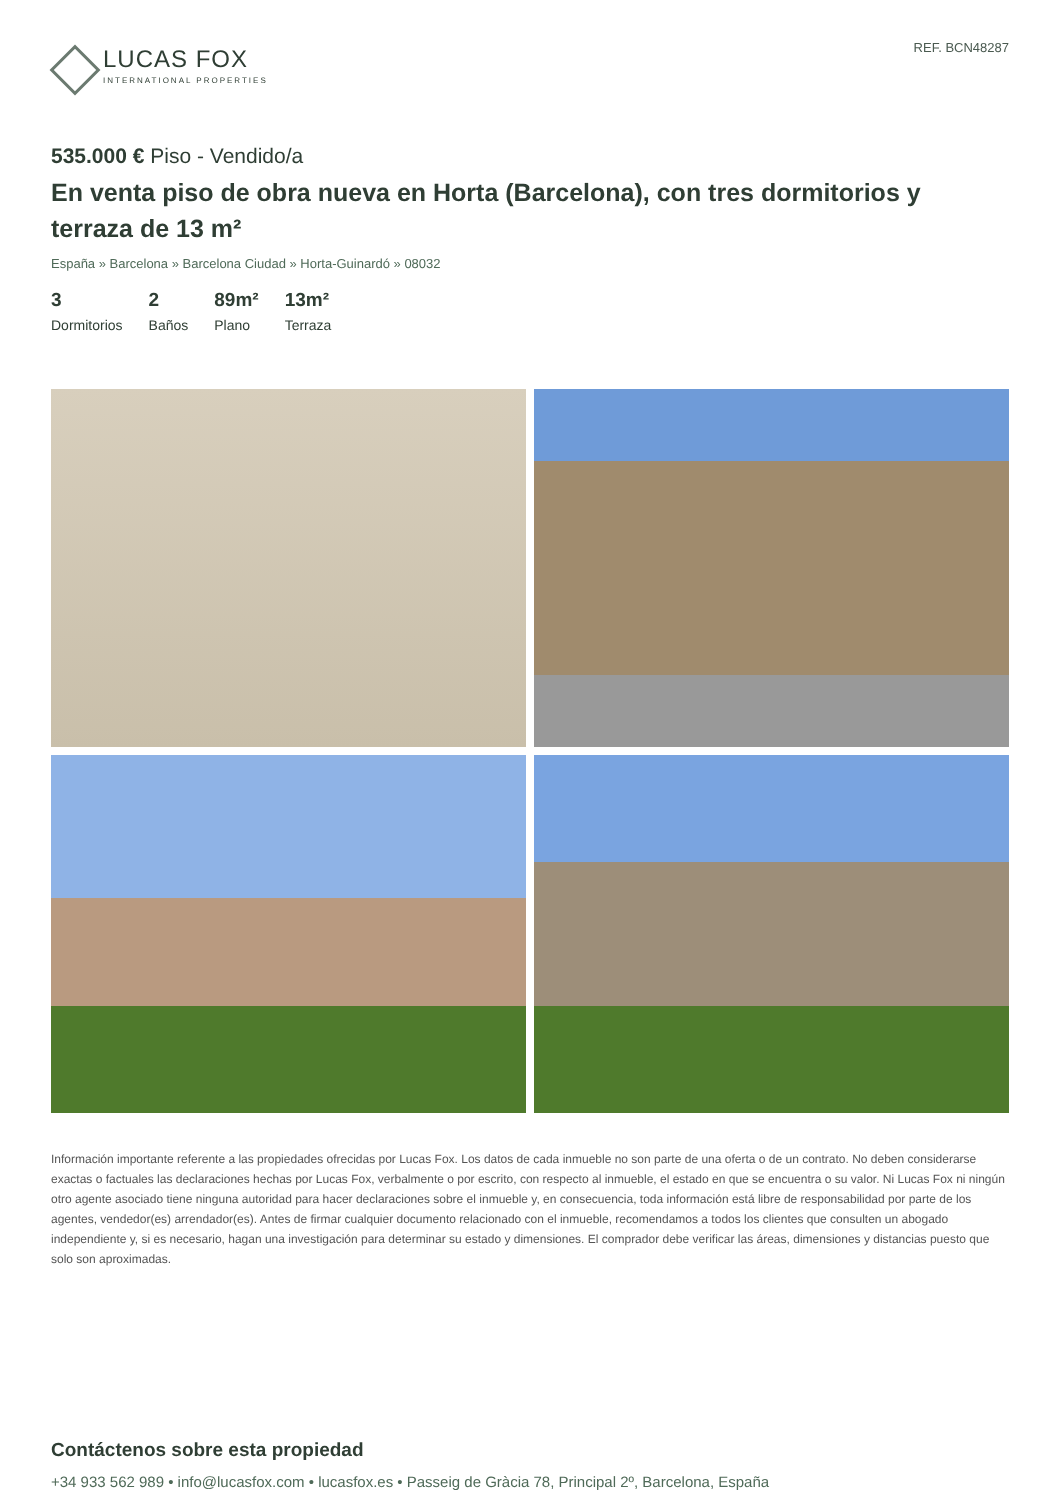LUCAS FOX
INTERNATIONAL PROPERTIES
REF. BCN48287
535.000 € Piso - Vendido/a
En venta piso de obra nueva en Horta (Barcelona), con tres dormitorios y terraza de 13 m²
España » Barcelona » Barcelona Ciudad » Horta-Guinardó » 08032
3
Dormitorios
2
Baños
89m²
Plano
13m²
Terraza
Información importante referente a las propiedades ofrecidas por Lucas Fox. Los datos de cada inmueble no son parte de una oferta o de un contrato. No deben considerarse exactas o factuales las declaraciones hechas por Lucas Fox, verbalmente o por escrito, con respecto al inmueble, el estado en que se encuentra o su valor. Ni Lucas Fox ni ningún otro agente asociado tiene ninguna autoridad para hacer declaraciones sobre el inmueble y, en consecuencia, toda información está libre de responsabilidad por parte de los agentes, vendedor(es) arrendador(es). Antes de firmar cualquier documento relacionado con el inmueble, recomendamos a todos los clientes que consulten un abogado independiente y, si es necesario, hagan una investigación para determinar su estado y dimensiones. El comprador debe verificar las áreas, dimensiones y distancias puesto que solo son aproximadas.
Contáctenos sobre esta propiedad
+34 933 562 989 • info@lucasfox.com • lucasfox.es • Passeig de Gràcia 78, Principal 2º, Barcelona, España